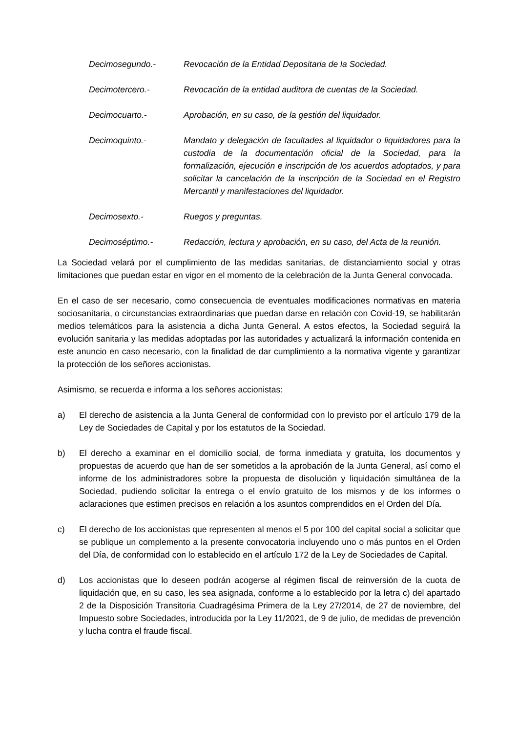Decimosegundo.- Revocación de la Entidad Depositaria de la Sociedad.
Decimotercero.- Revocación de la entidad auditora de cuentas de la Sociedad.
Decimocuarto.- Aprobación, en su caso, de la gestión del liquidador.
Decimoquinto.- Mandato y delegación de facultades al liquidador o liquidadores para la custodia de la documentación oficial de la Sociedad, para la formalización, ejecución e inscripción de los acuerdos adoptados, y para solicitar la cancelación de la inscripción de la Sociedad en el Registro Mercantil y manifestaciones del liquidador.
Decimosexto.- Ruegos y preguntas.
Decimoséptimo.- Redacción, lectura y aprobación, en su caso, del Acta de la reunión.
La Sociedad velará por el cumplimiento de las medidas sanitarias, de distanciamiento social y otras limitaciones que puedan estar en vigor en el momento de la celebración de la Junta General convocada.
En el caso de ser necesario, como consecuencia de eventuales modificaciones normativas en materia sociosanitaria, o circunstancias extraordinarias que puedan darse en relación con Covid-19, se habilitarán medios telemáticos para la asistencia a dicha Junta General. A estos efectos, la Sociedad seguirá la evolución sanitaria y las medidas adoptadas por las autoridades y actualizará la información contenida en este anuncio en caso necesario, con la finalidad de dar cumplimiento a la normativa vigente y garantizar la protección de los señores accionistas.
Asimismo, se recuerda e informa a los señores accionistas:
a) El derecho de asistencia a la Junta General de conformidad con lo previsto por el artículo 179 de la Ley de Sociedades de Capital y por los estatutos de la Sociedad.
b) El derecho a examinar en el domicilio social, de forma inmediata y gratuita, los documentos y propuestas de acuerdo que han de ser sometidos a la aprobación de la Junta General, así como el informe de los administradores sobre la propuesta de disolución y liquidación simultánea de la Sociedad, pudiendo solicitar la entrega o el envío gratuito de los mismos y de los informes o aclaraciones que estimen precisos en relación a los asuntos comprendidos en el Orden del Día.
c) El derecho de los accionistas que representen al menos el 5 por 100 del capital social a solicitar que se publique un complemento a la presente convocatoria incluyendo uno o más puntos en el Orden del Día, de conformidad con lo establecido en el artículo 172 de la Ley de Sociedades de Capital.
d) Los accionistas que lo deseen podrán acogerse al régimen fiscal de reinversión de la cuota de liquidación que, en su caso, les sea asignada, conforme a lo establecido por la letra c) del apartado 2 de la Disposición Transitoria Cuadragésima Primera de la Ley 27/2014, de 27 de noviembre, del Impuesto sobre Sociedades, introducida por la Ley 11/2021, de 9 de julio, de medidas de prevención y lucha contra el fraude fiscal.